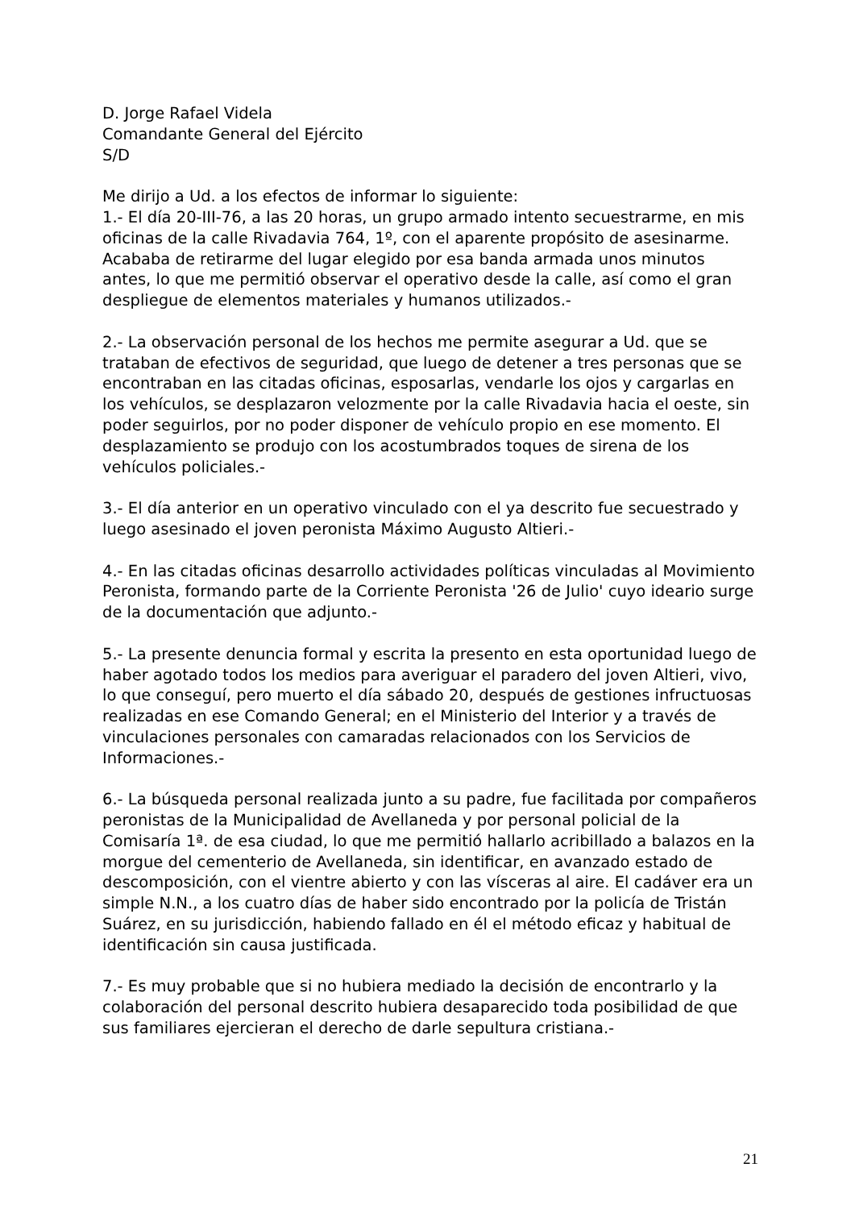D. Jorge Rafael Videla
Comandante General del Ejército
S/D
Me dirijo a Ud. a los efectos de informar lo siguiente:
1.- El día 20-III-76, a las 20 horas, un grupo armado intento secuestrarme, en mis oficinas de la calle Rivadavia 764, 1º, con el aparente propósito de asesinarme. Acababa de retirarme del lugar elegido por esa banda armada unos minutos antes, lo que me permitió observar el operativo desde la calle, así como el gran despliegue de elementos materiales y humanos utilizados.-
2.- La observación personal de los hechos me permite asegurar a Ud. que se trataban de efectivos de seguridad, que luego de detener a tres personas que se encontraban en las citadas oficinas, esposarlas, vendarle los ojos y cargarlas en los vehículos, se desplazaron velozmente por la calle Rivadavia hacia el oeste, sin poder seguirlos, por no poder disponer de vehículo propio en ese momento. El desplazamiento se produjo con los acostumbrados toques de sirena de los vehículos policiales.-
3.- El día anterior en un operativo vinculado con el ya descrito fue secuestrado y luego asesinado el joven peronista Máximo Augusto Altieri.-
4.- En las citadas oficinas desarrollo actividades políticas vinculadas al Movimiento Peronista, formando parte de la Corriente Peronista '26 de Julio' cuyo ideario surge de la documentación que adjunto.-
5.- La presente denuncia formal y escrita la presento en esta oportunidad luego de haber agotado todos los medios para averiguar el paradero del joven Altieri, vivo, lo que conseguí, pero muerto el día sábado 20, después de gestiones infructuosas realizadas en ese Comando General; en el Ministerio del Interior y a través de vinculaciones personales con camaradas relacionados con los Servicios de Informaciones.-
6.- La búsqueda personal realizada junto a su padre, fue facilitada por compañeros peronistas de la Municipalidad de Avellaneda y por personal policial de la Comisaría 1ª. de esa ciudad, lo que me permitió hallarlo acribillado a balazos en la morgue del cementerio de Avellaneda, sin identificar, en avanzado estado de descomposición, con el vientre abierto y con las vísceras al aire. El cadáver era un simple N.N., a los cuatro días de haber sido encontrado por la policía de Tristán Suárez, en su jurisdicción, habiendo fallado en él el método eficaz y habitual de identificación sin causa justificada.
7.- Es muy probable que si no hubiera mediado la decisión de encontrarlo y la colaboración del personal descrito hubiera desaparecido toda posibilidad de que sus familiares ejercieran el derecho de darle sepultura cristiana.-
21